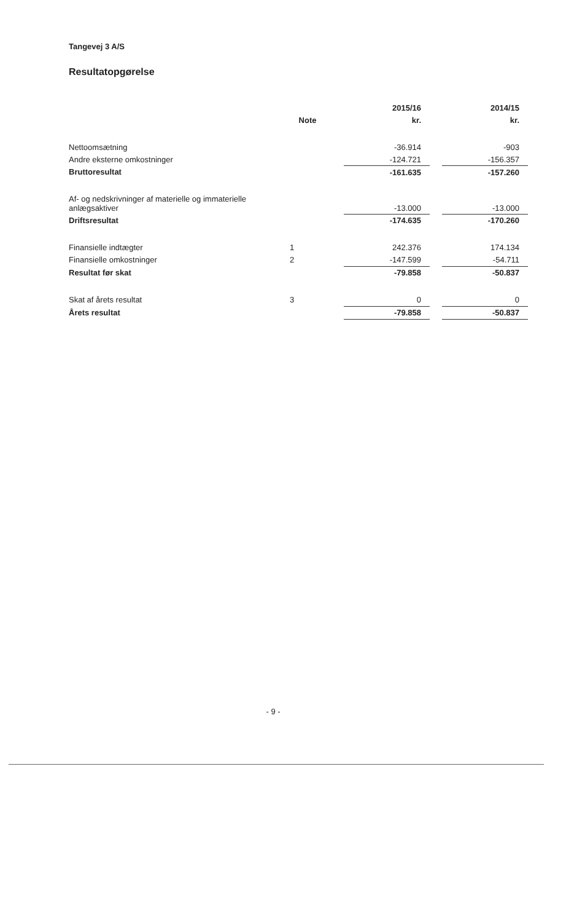Tangevej 3 A/S
Resultatopgørelse
| | | 2015/16 | | 2014/15 |
| --- | --- | --- | --- | --- |
| | Note | kr. | | kr. |
| Nettoomsætning | | -36.914 | | -903 |
| Andre eksterne omkostninger | | -124.721 | | -156.357 |
| Bruttoresultat | | -161.635 | | -157.260 |
| Af- og nedskrivninger af materielle og immaterielle anlægsaktiver | | -13.000 | | -13.000 |
| Driftsresultat | | -174.635 | | -170.260 |
| Finansielle indtægter | 1 | 242.376 | | 174.134 |
| Finansielle omkostninger | 2 | -147.599 | | -54.711 |
| Resultat før skat | | -79.858 | | -50.837 |
| Skat af årets resultat | 3 | 0 | | 0 |
| Årets resultat | | -79.858 | | -50.837 |
- 9 -